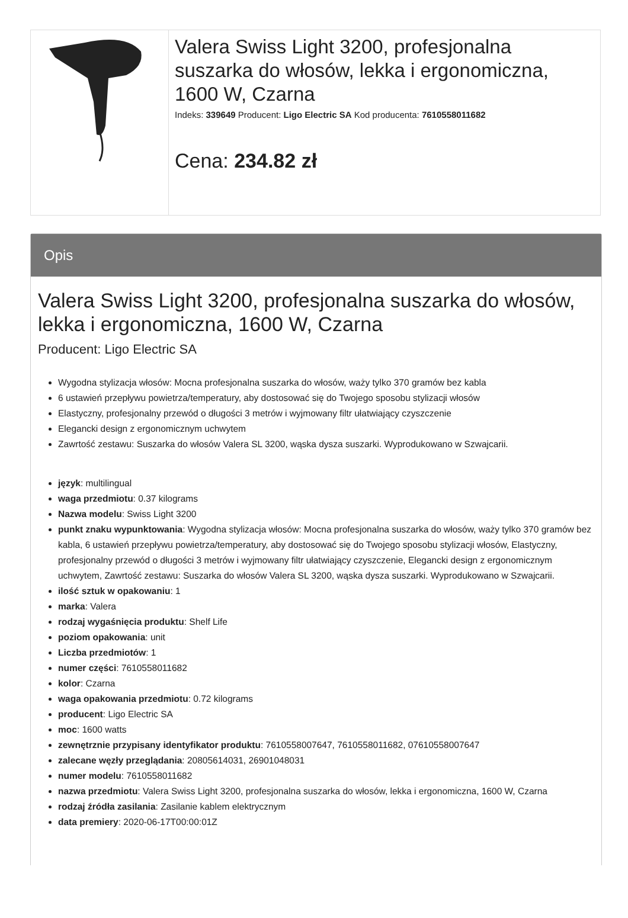| | Valera Swiss Light 3200, profesjonalna suszarka do włosów, lekka i ergonomiczna, 1600 W, Czarna Indeks: 339649 Producent: Ligo Electric SA Kod producenta: 7610558011682 Cena: 234.82 zł |
Opis
Valera Swiss Light 3200, profesjonalna suszarka do włosów, lekka i ergonomiczna, 1600 W, Czarna
Producent: Ligo Electric SA
Wygodna stylizacja włosów: Mocna profesjonalna suszarka do włosów, waży tylko 370 gramów bez kabla
6 ustawień przepływu powietrza/temperatury, aby dostosować się do Twojego sposobu stylizacji włosów
Elastyczny, profesjonalny przewód o długości 3 metrów i wyjmowany filtr ułatwiający czyszczenie
Elegancki design z ergonomicznym uchwytem
Zawrtość zestawu: Suszarka do włosów Valera SL 3200, wąska dysza suszarki. Wyprodukowano w Szwajcarii.
język: multilingual
waga przedmiotu: 0.37 kilograms
Nazwa modelu: Swiss Light 3200
punkt znaku wypunktowania: Wygodna stylizacja włosów: Mocna profesjonalna suszarka do włosów, waży tylko 370 gramów bez kabla, 6 ustawień przepływu powietrza/temperatury, aby dostosować się do Twojego sposobu stylizacji włosów, Elastyczny, profesjonalny przewód o długości 3 metrów i wyjmowany filtr ułatwiający czyszczenie, Elegancki design z ergonomicznym uchwytem, Zawrtość zestawu: Suszarka do włosów Valera SL 3200, wąska dysza suszarki. Wyprodukowano w Szwajcarii.
ilość sztuk w opakowaniu: 1
marka: Valera
rodzaj wygaśnięcia produktu: Shelf Life
poziom opakowania: unit
Liczba przedmiotów: 1
numer części: 7610558011682
kolor: Czarna
waga opakowania przedmiotu: 0.72 kilograms
producent: Ligo Electric SA
moc: 1600 watts
zewnętrznie przypisany identyfikator produktu: 7610558007647, 7610558011682, 07610558007647
zalecane węzły przeglądania: 20805614031, 26901048031
numer modelu: 7610558011682
nazwa przedmiotu: Valera Swiss Light 3200, profesjonalna suszarka do włosów, lekka i ergonomiczna, 1600 W, Czarna
rodzaj źródła zasilania: Zasilanie kablem elektrycznym
data premiery: 2020-06-17T00:00:01Z